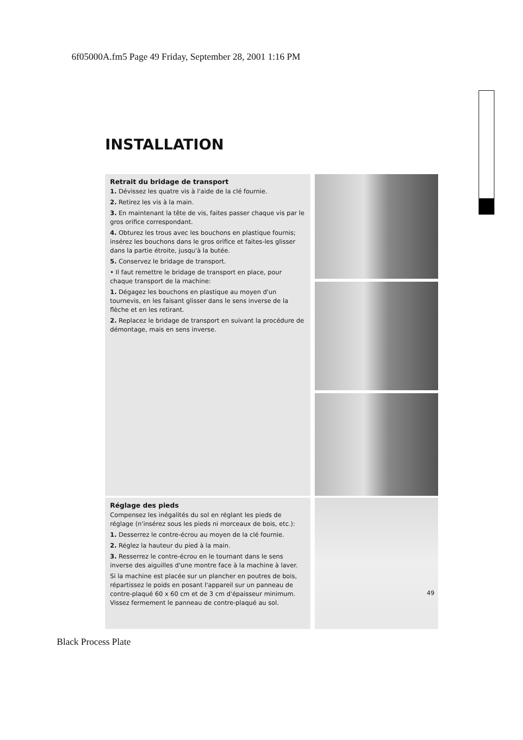6f05000A.fm5 Page 49 Friday, September 28, 2001 1:16 PM
INSTALLATION
Retrait du bridage de transport
1. Dévissez les quatre vis à l'aide de la clé fournie.
2. Retirez les vis à la main.
3. En maintenant la tête de vis, faites passer chaque vis par le gros orifice correspondant.
4. Obturez les trous avec les bouchons en plastique fournis; insérez les bouchons dans le gros orifice et faites-les glisser dans la partie étroite, jusqu'à la butée.
5. Conservez le bridage de transport.
• Il faut remettre le bridage de transport en place, pour chaque transport de la machine:
1. Dégagez les bouchons en plastique au moyen d'un tournevis, en les faisant glisser dans le sens inverse de la flèche et en les retirant.
2. Replacez le bridage de transport en suivant la procédure de démontage, mais en sens inverse.
Réglage des pieds
Compensez les inégalités du sol en réglant les pieds de réglage (n'insérez sous les pieds ni morceaux de bois, etc.):
1. Desserrez le contre-écrou au moyen de la clé fournie.
2. Réglez la hauteur du pied à la main.
3. Resserrez le contre-écrou en le tournant dans le sens inverse des aiguilles d'une montre face à la machine à laver.
Si la machine est placée sur un plancher en poutres de bois, répartissez le poids en posant l'appareil sur un panneau de contre-plaqué 60 x 60 cm et de 3 cm d'épaisseur minimum. Vissez fermement le panneau de contre-plaqué au sol.
49
Black Process Plate